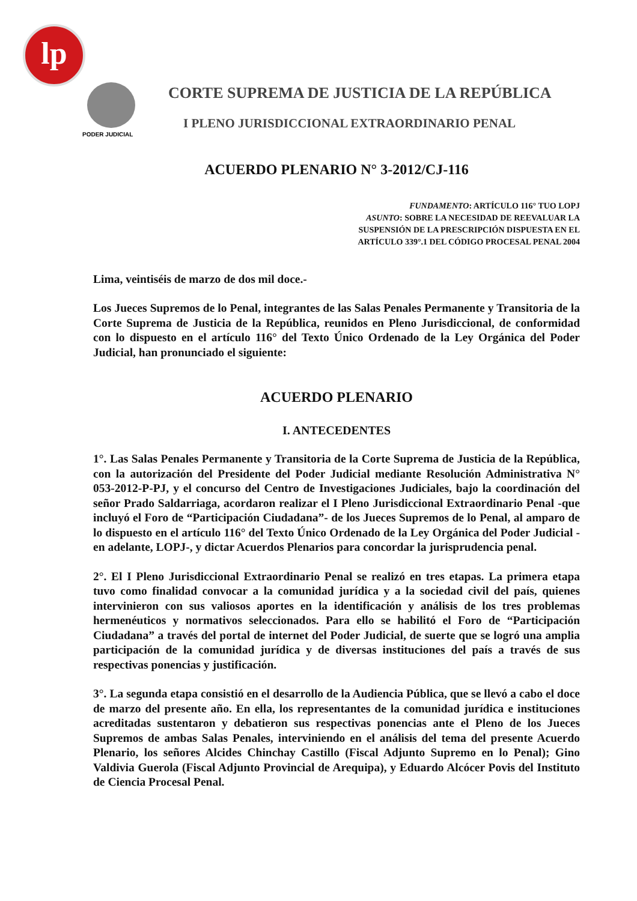lp
PODER JUDICIAL
CORTE SUPREMA DE JUSTICIA DE LA REPÚBLICA
I PLENO JURISDICCIONAL EXTRAORDINARIO PENAL
ACUERDO PLENARIO N° 3-2012/CJ-116
FUNDAMENTO: ARTÍCULO 116° TUO LOPJ
ASUNTO: SOBRE LA NECESIDAD DE REEVALUAR LA
SUSPENSIÓN DE LA PRESCRIPCIÓN DISPUESTA EN EL
ARTÍCULO 339°.1 DEL CÓDIGO PROCESAL PENAL 2004
Lima, veintiséis de marzo de dos mil doce.-
Los Jueces Supremos de lo Penal, integrantes de las Salas Penales Permanente y Transitoria de la Corte Suprema de Justicia de la República, reunidos en Pleno Jurisdiccional, de conformidad con lo dispuesto en el artículo 116° del Texto Único Ordenado de la Ley Orgánica del Poder Judicial, han pronunciado el siguiente:
ACUERDO PLENARIO
I. ANTECEDENTES
1°. Las Salas Penales Permanente y Transitoria de la Corte Suprema de Justicia de la República, con la autorización del Presidente del Poder Judicial mediante Resolución Administrativa N° 053-2012-P-PJ, y el concurso del Centro de Investigaciones Judiciales, bajo la coordinación del señor Prado Saldarriaga, acordaron realizar el I Pleno Jurisdiccional Extraordinario Penal -que incluyó el Foro de “Participación Ciudadana”- de los Jueces Supremos de lo Penal, al amparo de lo dispuesto en el artículo 116° del Texto Único Ordenado de la Ley Orgánica del Poder Judicial -en adelante, LOPJ-, y dictar Acuerdos Plenarios para concordar la jurisprudencia penal.
2°. El I Pleno Jurisdiccional Extraordinario Penal se realizó en tres etapas. La primera etapa tuvo como finalidad convocar a la comunidad jurídica y a la sociedad civil del país, quienes intervinieron con sus valiosos aportes en la identificación y análisis de los tres problemas hermenéuticos y normativos seleccionados. Para ello se habilitó el Foro de “Participación Ciudadana” a través del portal de internet del Poder Judicial, de suerte que se logró una amplia participación de la comunidad jurídica y de diversas instituciones del país a través de sus respectivas ponencias y justificación.
3°. La segunda etapa consistió en el desarrollo de la Audiencia Pública, que se llevó a cabo el doce de marzo del presente año. En ella, los representantes de la comunidad jurídica e instituciones acreditadas sustentaron y debatieron sus respectivas ponencias ante el Pleno de los Jueces Supremos de ambas Salas Penales, interviniendo en el análisis del tema del presente Acuerdo Plenario, los señores Alcides Chinchay Castillo (Fiscal Adjunto Supremo en lo Penal); Gino Valdivia Guerola (Fiscal Adjunto Provincial de Arequipa), y Eduardo Alcócer Povis del Instituto de Ciencia Procesal Penal.